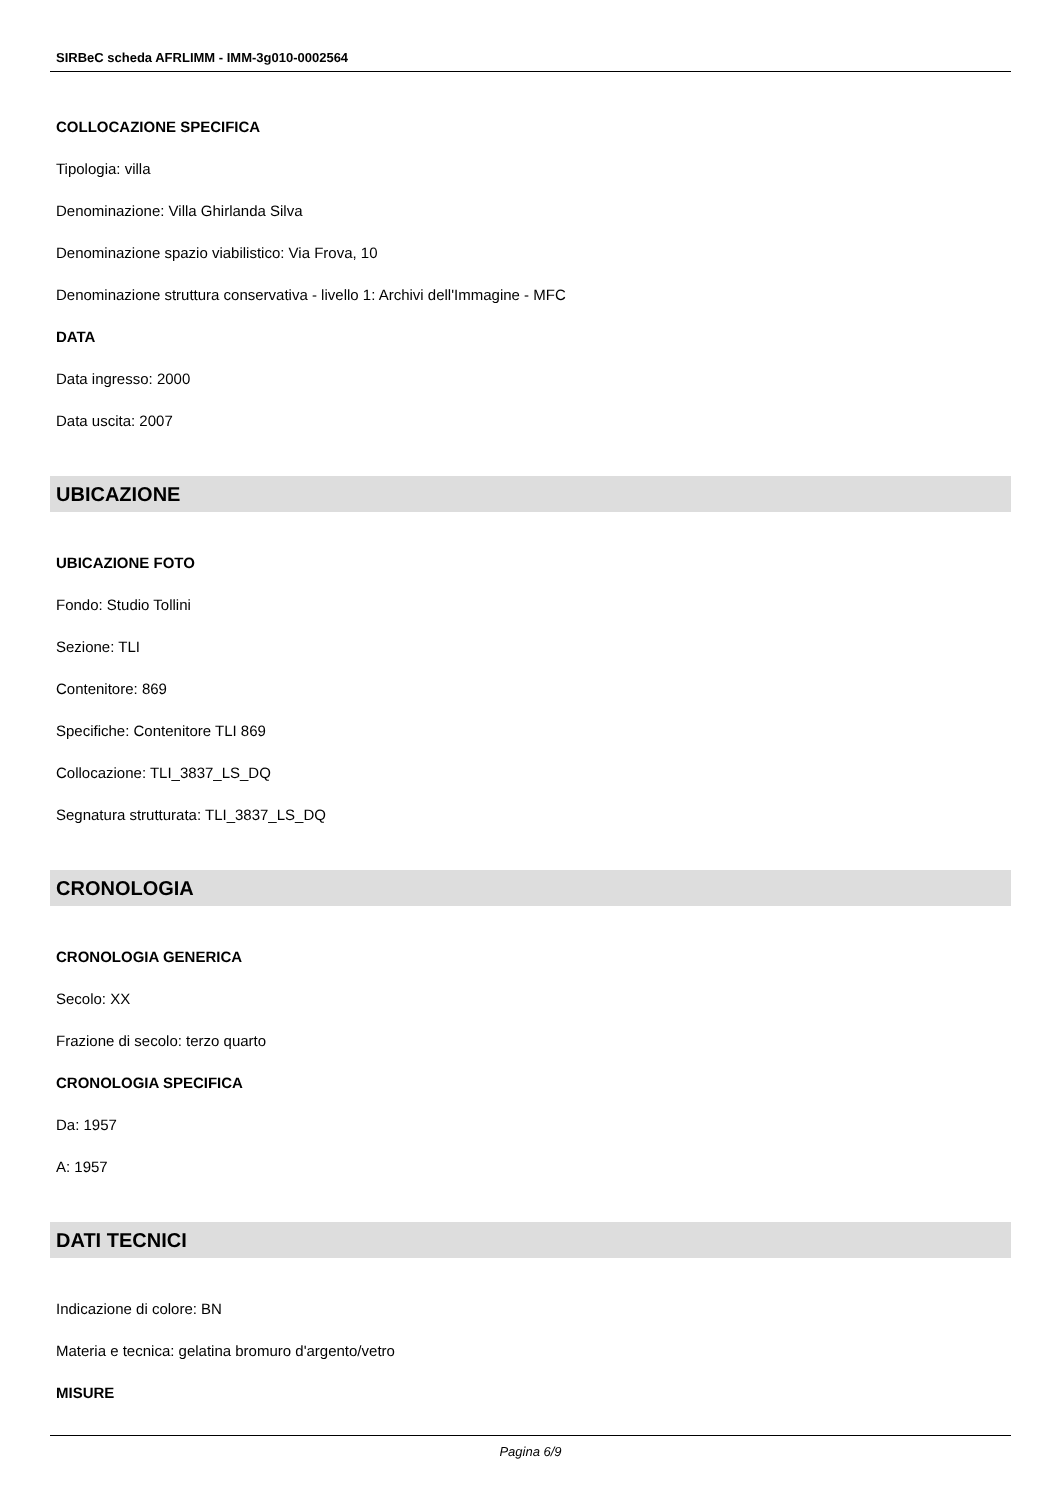SIRBeC scheda AFRLIMM - IMM-3g010-0002564
COLLOCAZIONE SPECIFICA
Tipologia: villa
Denominazione: Villa Ghirlanda Silva
Denominazione spazio viabilistico: Via Frova, 10
Denominazione struttura conservativa - livello 1: Archivi dell'Immagine - MFC
DATA
Data ingresso: 2000
Data uscita: 2007
UBICAZIONE
UBICAZIONE FOTO
Fondo: Studio Tollini
Sezione: TLI
Contenitore: 869
Specifiche: Contenitore TLI 869
Collocazione: TLI_3837_LS_DQ
Segnatura strutturata: TLI_3837_LS_DQ
CRONOLOGIA
CRONOLOGIA GENERICA
Secolo: XX
Frazione di secolo: terzo quarto
CRONOLOGIA SPECIFICA
Da: 1957
A: 1957
DATI TECNICI
Indicazione di colore: BN
Materia e tecnica: gelatina bromuro d'argento/vetro
MISURE
Pagina 6/9